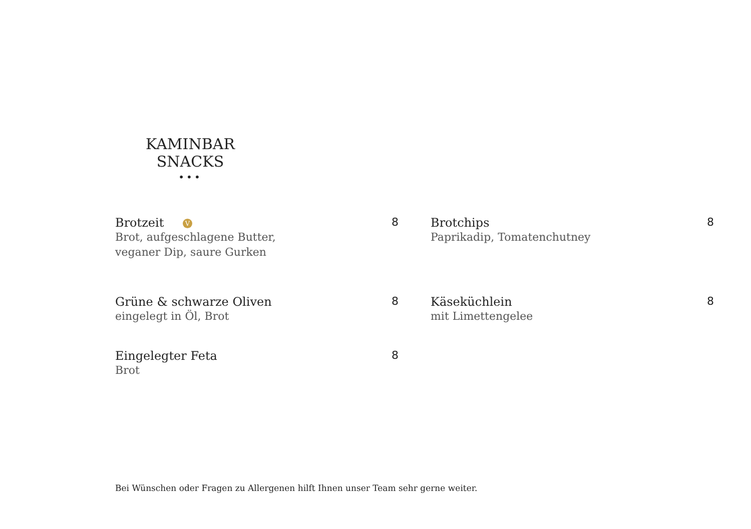KAMINBAR SNACKS
•••
Brotzeit V
Brot, aufgeschlagene Butter,
veganer Dip, saure Gurken
8
Grüne & schwarze Oliven
eingelegt in Öl, Brot
8
Eingelegter Feta
Brot
8
Brotchips
Paprikadip, Tomatenchutney
8
Käseküchlein
mit Limettengelee
8
Bei Wünschen oder Fragen zu Allergenen hilft Ihnen unser Team sehr gerne weiter.